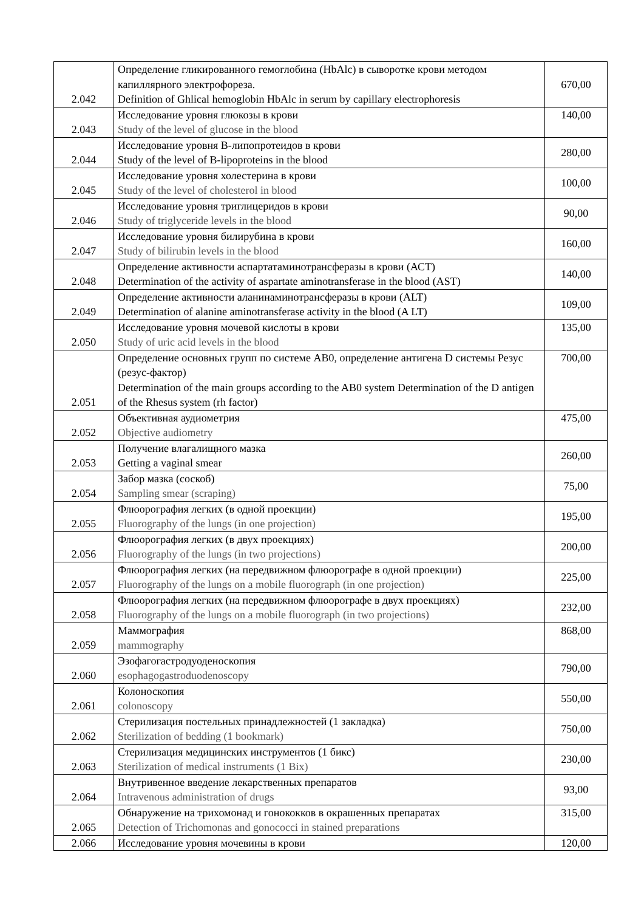| 2.042 | Определение гликированного гемоглобина (HbAlc) в сыворотке крови методом капиллярного электрофореза. Definition of Ghlical hemoglobin HbAlc in serum by capillary electrophoresis | 670,00 |
| 2.043 | Исследование уровня глюкозы в крови Study of the level of glucose in the blood | 140,00 |
| 2.044 | Исследование уровня В-липопротеидов в крови Study of the level of B-lipoproteins in the blood | 280,00 |
| 2.045 | Исследование уровня холестерина в крови Study of the level of cholesterol in blood | 100,00 |
| 2.046 | Исследование уровня триглицеридов в крови Study of triglyceride levels in the blood | 90,00 |
| 2.047 | Исследование уровня билирубина в крови Study of bilirubin levels in the blood | 160,00 |
| 2.048 | Определение активности аспартатаминотрансферазы в крови (АСТ) Determination of the activity of aspartate aminotransferase in the blood (AST) | 140,00 |
| 2.049 | Определение активности аланинаминотрансферазы в крови (ALT) Determination of alanine aminotransferase activity in the blood (A LT) | 109,00 |
| 2.050 | Исследование уровня мочевой кислоты в крови Study of uric acid levels in the blood | 135,00 |
| 2.051 | Определение основных групп по системе АВ0, определение антигена D системы Резус (резус-фактор) Determination of the main groups according to the AB0 system Determination of the D antigen of the Rhesus system (rh factor) | 700,00 |
| 2.052 | Объективная аудиометрия Objective audiometry | 475,00 |
| 2.053 | Получение влагалищного мазка Getting a vaginal smear | 260,00 |
| 2.054 | Забор мазка (соскоб) Sampling smear (scraping) | 75,00 |
| 2.055 | Флюорография легких (в одной проекции) Fluorography of the lungs (in one projection) | 195,00 |
| 2.056 | Флюорография легких (в двух проекциях) Fluorography of the lungs (in two projections) | 200,00 |
| 2.057 | Флюорография легких (на передвижном флюорографе в одной проекции) Fluorography of the lungs on a mobile fluorograph (in one projection) | 225,00 |
| 2.058 | Флюорография легких (на передвижном флюорографе в двух проекциях) Fluorography of the lungs on a mobile fluorograph (in two projections) | 232,00 |
| 2.059 | Маммография mammography | 868,00 |
| 2.060 | Эзофагогастродуоденоскопия esophagogastroduodenoscopy | 790,00 |
| 2.061 | Колоноскопия colonoscopy | 550,00 |
| 2.062 | Стерилизация постельных принадлежностей (1 закладка) Sterilization of bedding (1 bookmark) | 750,00 |
| 2.063 | Стерилизация медицинских инструментов (1 бикс) Sterilization of medical instruments (1 Bix) | 230,00 |
| 2.064 | Внутривенное введение лекарственных препаратов Intravenous administration of drugs | 93,00 |
| 2.065 | Обнаружение на трихомонад и гонококков в окрашенных препаратах Detection of Trichomonas and gonococci in stained preparations | 315,00 |
| 2.066 | Исследование уровня мочевины в крови | 120,00 |